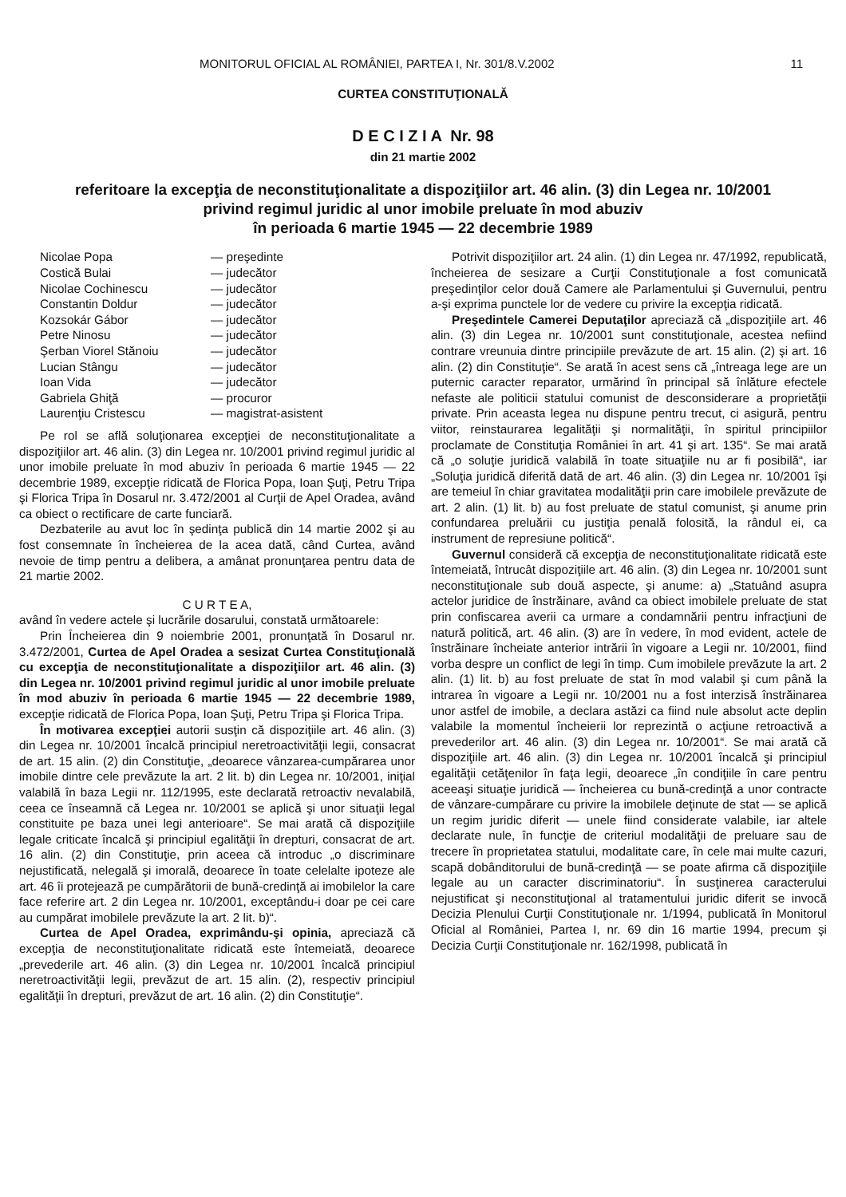MONITORUL OFICIAL AL ROMÂNIEI, PARTEA I, Nr. 301/8.V.2002 11
CURTEA CONSTITUŢIONALĂ
D E C I Z I A Nr. 98
din 21 martie 2002
referitoare la excepţia de neconstituţionalitate a dispoziţiilor art. 46 alin. (3) din Legea nr. 10/2001
privind regimul juridic al unor imobile preluate în mod abuziv
în perioada 6 martie 1945 — 22 decembrie 1989
| Nicolae Popa | — preşedinte |
| Costică Bulai | — judecător |
| Nicolae Cochinescu | — judecător |
| Constantin Doldur | — judecător |
| Kozsokár Gábor | — judecător |
| Petre Ninosu | — judecător |
| Şerban Viorel Stănoiu | — judecător |
| Lucian Stângu | — judecător |
| Ioan Vida | — judecător |
| Gabriela Ghiţă | — procuror |
| Laurenţiu Cristescu | — magistrat-asistent |
Pe rol se află soluţionarea excepţiei de neconstituţionalitate a dispoziţiilor art. 46 alin. (3) din Legea nr. 10/2001 privind regimul juridic al unor imobile preluate în mod abuziv în perioada 6 martie 1945 — 22 decembrie 1989, excepţie ridicată de Florica Popa, Ioan Şuţi, Petru Tripa şi Florica Tripa în Dosarul nr. 3.472/2001 al Curţii de Apel Oradea, având ca obiect o rectificare de carte funciară.
Dezbaterile au avut loc în şedinţa publică din 14 martie 2002 şi au fost consemnate în încheierea de la acea dată, când Curtea, având nevoie de timp pentru a delibera, a amânat pronunţarea pentru data de 21 martie 2002.
C U R T E A,
având în vedere actele şi lucrările dosarului, constată următoarele:
Prin Încheierea din 9 noiembrie 2001, pronunţată în Dosarul nr. 3.472/2001, Curtea de Apel Oradea a sesizat Curtea Constituţională cu excepţia de neconstituţionalitate a dispoziţiilor art. 46 alin. (3) din Legea nr. 10/2001 privind regimul juridic al unor imobile preluate în mod abuziv în perioada 6 martie 1945 — 22 decembrie 1989, excepţie ridicată de Florica Popa, Ioan Şuţi, Petru Tripa şi Florica Tripa.
În motivarea excepţiei autorii susţin că dispoziţiile art. 46 alin. (3) din Legea nr. 10/2001 încalcă principiul neretroactivităţii legii, consacrat de art. 15 alin. (2) din Constituţie, „deoarece vânzarea-cumpărarea unor imobile dintre cele prevăzute la art. 2 lit. b) din Legea nr. 10/2001, iniţial valabilă în baza Legii nr. 112/1995, este declarată retroactiv nevalabilă, ceea ce înseamnă că Legea nr. 10/2001 se aplică şi unor situaţii legal constituite pe baza unei legi anterioare“. Se mai arată că dispoziţiile legale criticate încalcă şi principiul egalităţii în drepturi, consacrat de art. 16 alin. (2) din Constituţie, prin aceea că introduc „o discriminare nejustificată, nelegală şi imorală, deoarece în toate celelalte ipoteze ale art. 46 îi protejează pe cumpărătorii de bună-credinţă ai imobilelor la care face referire art. 2 din Legea nr. 10/2001, exceptându-i doar pe cei care au cumpărat imobilele prevăzute la art. 2 lit. b)“.
Curtea de Apel Oradea, exprimându-şi opinia, apreciază că excepţia de neconstituţionalitate ridicată este întemeiată, deoarece „prevederile art. 46 alin. (3) din Legea nr. 10/2001 încalcă principiul neretroactivităţii legii, prevăzut de art. 15 alin. (2), respectiv principiul egalităţii în drepturi, prevăzut de art. 16 alin. (2) din Constituţie“.
Potrivit dispoziţiilor art. 24 alin. (1) din Legea nr. 47/1992, republicată, încheierea de sesizare a Curţii Constituţionale a fost comunicată preşedinţilor celor două Camere ale Parlamentului şi Guvernului, pentru a-şi exprima punctele lor de vedere cu privire la excepţia ridicată.
Preşedintele Camerei Deputaţilor apreciază că „dispoziţiile art. 46 alin. (3) din Legea nr. 10/2001 sunt constituţionale, acestea nefiind contrare vreunuia dintre principiile prevăzute de art. 15 alin. (2) şi art. 16 alin. (2) din Constituţie“. Se arată în acest sens că „întreaga lege are un puternic caracter reparator, urmărind în principal să înlăture efectele nefaste ale politicii statului comunist de desconsiderare a proprietăţii private. Prin aceasta legea nu dispune pentru trecut, ci asigură, pentru viitor, reinstaurarea legalităţii şi normalităţii, în spiritul principiilor proclamate de Constituţia României în art. 41 şi art. 135“. Se mai arată că „o soluţie juridică valabilă în toate situaţiile nu ar fi posibilă“, iar „Soluţia juridică diferită dată de art. 46 alin. (3) din Legea nr. 10/2001 îşi are temeiul în chiar gravitatea modalităţii prin care imobilele prevăzute de art. 2 alin. (1) lit. b) au fost preluate de statul comunist, şi anume prin confundarea preluării cu justiţia penală folosită, la rândul ei, ca instrument de represiune politică“.
Guvernul consideră că excepţia de neconstituţionalitate ridicată este întemeiată, întrucât dispoziţiile art. 46 alin. (3) din Legea nr. 10/2001 sunt neconstituţionale sub două aspecte, şi anume: a) „Statuând asupra actelor juridice de înstrăinare, având ca obiect imobilele preluate de stat prin confiscarea averii ca urmare a condamnării pentru infracţiuni de natură politică, art. 46 alin. (3) are în vedere, în mod evident, actele de înstrăinare încheiate anterior intrării în vigoare a Legii nr. 10/2001, fiind vorba despre un conflict de legi în timp. Cum imobilele prevăzute la art. 2 alin. (1) lit. b) au fost preluate de stat în mod valabil şi cum până la intrarea în vigoare a Legii nr. 10/2001 nu a fost interzisă înstrăinarea unor astfel de imobile, a declara astăzi ca fiind nule absolut acte deplin valabile la momentul încheierii lor reprezintă o acţiune retroactivă a prevederilor art. 46 alin. (3) din Legea nr. 10/2001“. Se mai arată că dispoziţiile art. 46 alin. (3) din Legea nr. 10/2001 încalcă şi principiul egalităţii cetăţenilor în faţa legii, deoarece „în condiţiile în care pentru aceeaşi situaţie juridică — încheierea cu bună-credinţă a unor contracte de vânzare-cumpărare cu privire la imobilele deţinute de stat — se aplică un regim juridic diferit — unele fiind considerate valabile, iar altele declarate nule, în funcţie de criteriul modalităţii de preluare sau de trecere în proprietatea statului, modalitate care, în cele mai multe cazuri, scapă dobânditorului de bună-credinţă — se poate afirma că dispoziţiile legale au un caracter discriminatoriu“. În susţinerea caracterului nejustificat şi neconstituţional al tratamentului juridic diferit se invocă Decizia Plenului Curţii Constituţionale nr. 1/1994, publicată în Monitorul Oficial al României, Partea I, nr. 69 din 16 martie 1994, precum şi Decizia Curţii Constituţionale nr. 162/1998, publicată în